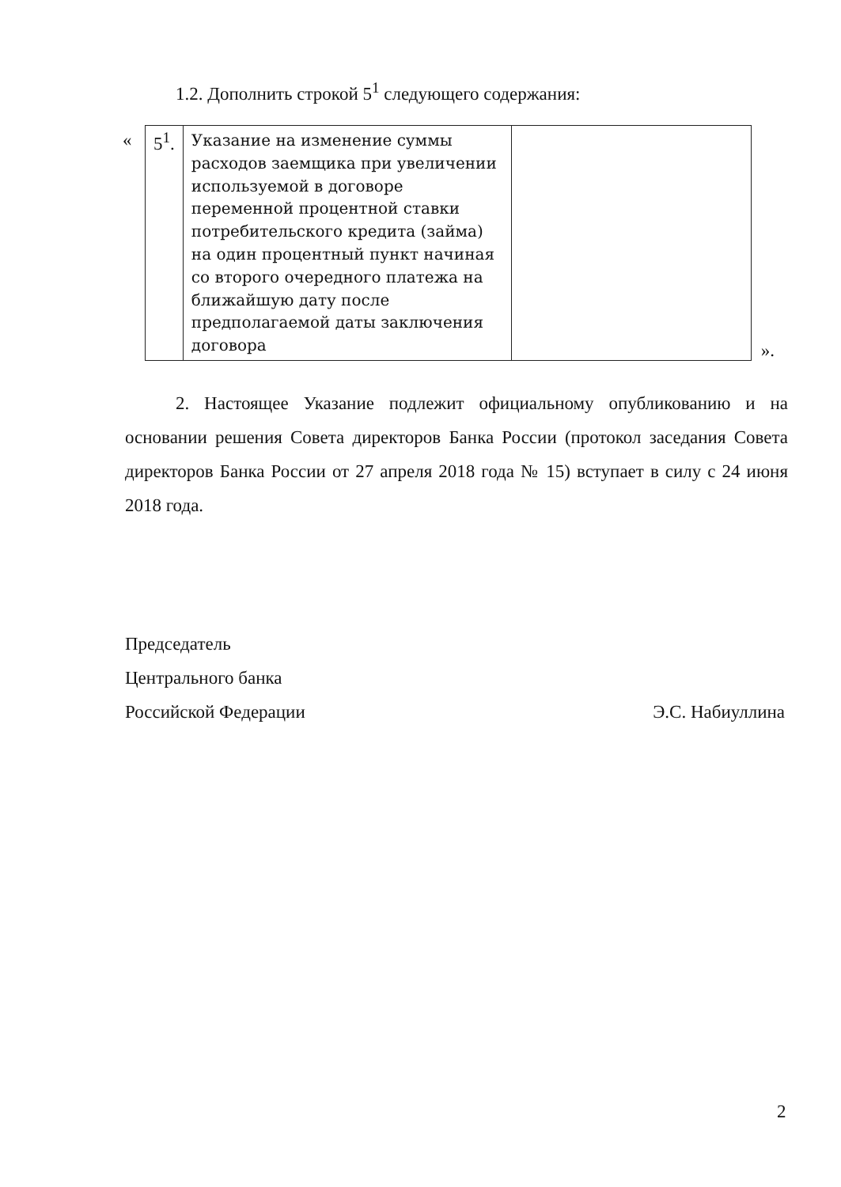1.2. Дополнить строкой 5<sup>1</sup> следующего содержания:
«
| 5<sup>1</sup>. | Указание на изменение суммы расходов заемщика при увеличении используемой в договоре переменной процентной ставки потребительского кредита (займа) на один процентный пункт начиная со второго очередного платежа на ближайшую дату после предполагаемой даты заключения договора | |
».
2. Настоящее Указание подлежит официальному опубликованию и на основании решения Совета директоров Банка России (протокол заседания Совета директоров Банка России от 27 апреля 2018 года № 15) вступает в силу с 24 июня 2018 года.
Председатель
Центрального банка
Российской Федерации Э.С. Набиуллина
2